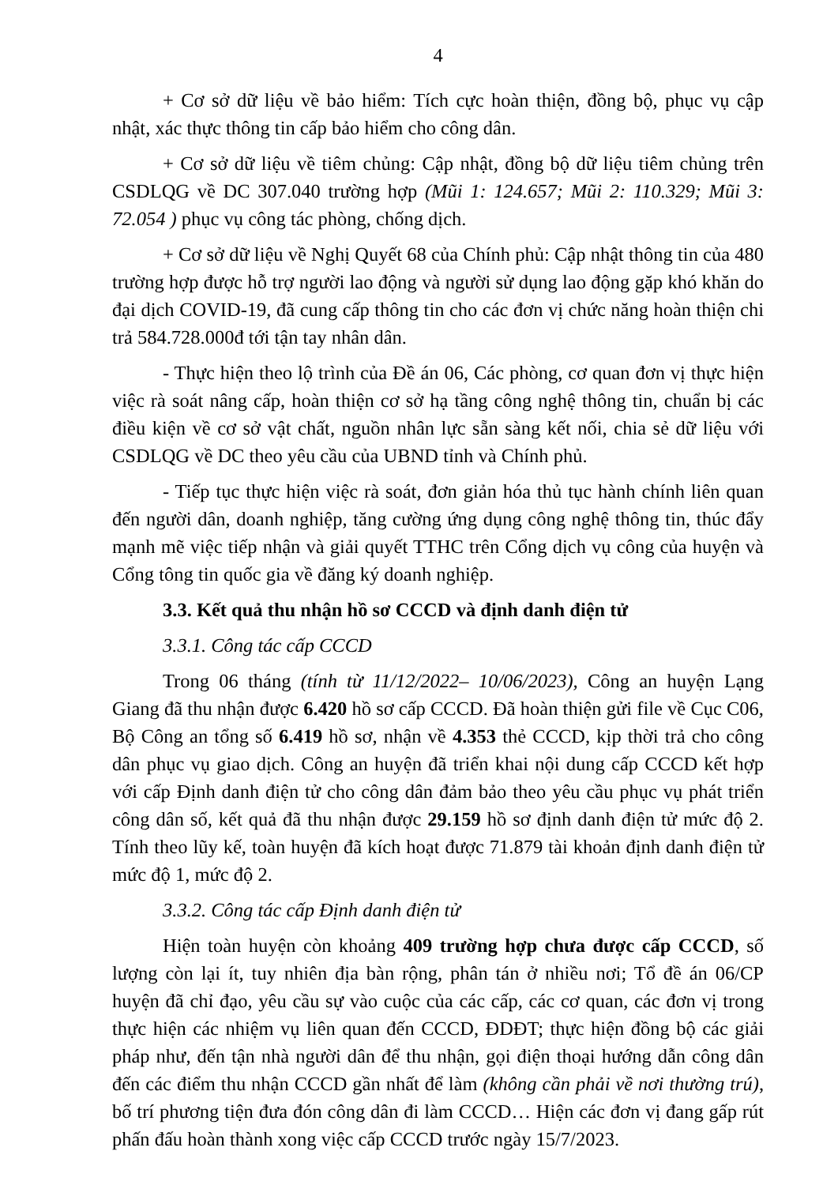4
+ Cơ sở dữ liệu về bảo hiểm: Tích cực hoàn thiện, đồng bộ, phục vụ cập nhật, xác thực thông tin cấp bảo hiểm cho công dân.
+ Cơ sở dữ liệu về tiêm chủng: Cập nhật, đồng bộ dữ liệu tiêm chủng trên CSDLQG về DC 307.040 trường hợp (Mũi 1: 124.657; Mũi 2: 110.329; Mũi 3: 72.054 ) phục vụ công tác phòng, chống dịch.
+ Cơ sở dữ liệu về Nghị Quyết 68 của Chính phủ: Cập nhật thông tin của 480 trường hợp được hỗ trợ người lao động và người sử dụng lao động gặp khó khăn do đại dịch COVID-19, đã cung cấp thông tin cho các đơn vị chức năng hoàn thiện chi trả 584.728.000đ tới tận tay nhân dân.
- Thực hiện theo lộ trình của Đề án 06, Các phòng, cơ quan đơn vị thực hiện việc rà soát nâng cấp, hoàn thiện cơ sở hạ tầng công nghệ thông tin, chuẩn bị các điều kiện về cơ sở vật chất, nguồn nhân lực sẵn sàng kết nối, chia sẻ dữ liệu với CSDLQG về DC theo yêu cầu của UBND tỉnh và Chính phủ.
- Tiếp tục thực hiện việc rà soát, đơn giản hóa thủ tục hành chính liên quan đến người dân, doanh nghiệp, tăng cường ứng dụng công nghệ thông tin, thúc đẩy mạnh mẽ việc tiếp nhận và giải quyết TTHC trên Cổng dịch vụ công của huyện và Cổng tông tin quốc gia về đăng ký doanh nghiệp.
3.3. Kết quả thu nhận hồ sơ CCCD và định danh điện tử
3.3.1. Công tác cấp CCCD
Trong 06 tháng (tính từ 11/12/2022– 10/06/2023), Công an huyện Lạng Giang đã thu nhận được 6.420 hồ sơ cấp CCCD. Đã hoàn thiện gửi file về Cục C06, Bộ Công an tổng số 6.419 hồ sơ, nhận về 4.353 thẻ CCCD, kịp thời trả cho công dân phục vụ giao dịch. Công an huyện đã triển khai nội dung cấp CCCD kết hợp với cấp Định danh điện tử cho công dân đảm bảo theo yêu cầu phục vụ phát triển công dân số, kết quả đã thu nhận được 29.159 hồ sơ định danh điện tử mức độ 2. Tính theo lũy kế, toàn huyện đã kích hoạt được 71.879 tài khoản định danh điện tử mức độ 1, mức độ 2.
3.3.2. Công tác cấp Định danh điện tử
Hiện toàn huyện còn khoảng 409 trường hợp chưa được cấp CCCD, số lượng còn lại ít, tuy nhiên địa bàn rộng, phân tán ở nhiều nơi; Tổ đề án 06/CP huyện đã chỉ đạo, yêu cầu sự vào cuộc của các cấp, các cơ quan, các đơn vị trong thực hiện các nhiệm vụ liên quan đến CCCD, ĐDĐT; thực hiện đồng bộ các giải pháp như, đến tận nhà người dân để thu nhận, gọi điện thoại hướng dẫn công dân đến các điểm thu nhận CCCD gần nhất để làm (không cần phải về nơi thường trú), bố trí phương tiện đưa đón công dân đi làm CCCD… Hiện các đơn vị đang gấp rút phấn đấu hoàn thành xong việc cấp CCCD trước ngày 15/7/2023.